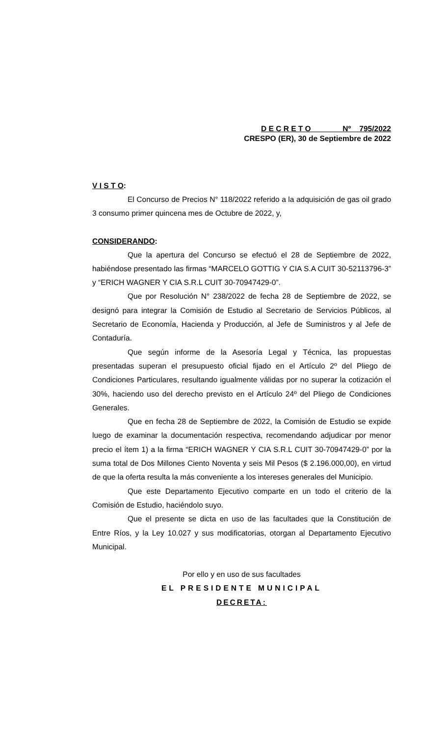D E C R E T O Nº 795/2022
CRESPO (ER), 30 de Septiembre de 2022
V I S T O:
El Concurso de Precios N° 118/2022 referido a la adquisición de gas oil grado 3 consumo primer quincena mes de Octubre de 2022, y,
CONSIDERANDO:
Que la apertura del Concurso se efectuó el 28 de Septiembre de 2022, habiéndose presentado las firmas “MARCELO GOTTIG Y CIA S.A CUIT 30-52113796-3” y “ERICH WAGNER Y CIA S.R.L CUIT 30-70947429-0”.
Que por Resolución N° 238/2022 de fecha 28 de Septiembre de 2022, se designó para integrar la Comisión de Estudio al Secretario de Servicios Públicos, al Secretario de Economía, Hacienda y Producción, al Jefe de Suministros y al Jefe de Contaduría.
Que según informe de la Asesoría Legal y Técnica, las propuestas presentadas superan el presupuesto oficial fijado en el Artículo 2º del Pliego de Condiciones Particulares, resultando igualmente válidas por no superar la cotización el 30%, haciendo uso del derecho previsto en el Artículo 24º del Pliego de Condiciones Generales.
Que en fecha 28 de Septiembre de 2022, la Comisión de Estudio se expide luego de examinar la documentación respectiva, recomendando adjudicar por menor precio el ítem 1) a la firma “ERICH WAGNER Y CIA S.R.L CUIT 30-70947429-0” por la suma total de Dos Millones Ciento Noventa y seis Mil Pesos ($ 2.196.000,00), en virtud de que la oferta resulta la más conveniente a los intereses generales del Municipio.
Que este Departamento Ejecutivo comparte en un todo el criterio de la Comisión de Estudio, haciéndolo suyo.
Que el presente se dicta en uso de las facultades que la Constitución de Entre Ríos, y la Ley 10.027 y sus modificatorias, otorgan al Departamento Ejecutivo Municipal.
Por ello y en uso de sus facultades
EL PRESIDENTE MUNICIPAL
DECRETA: